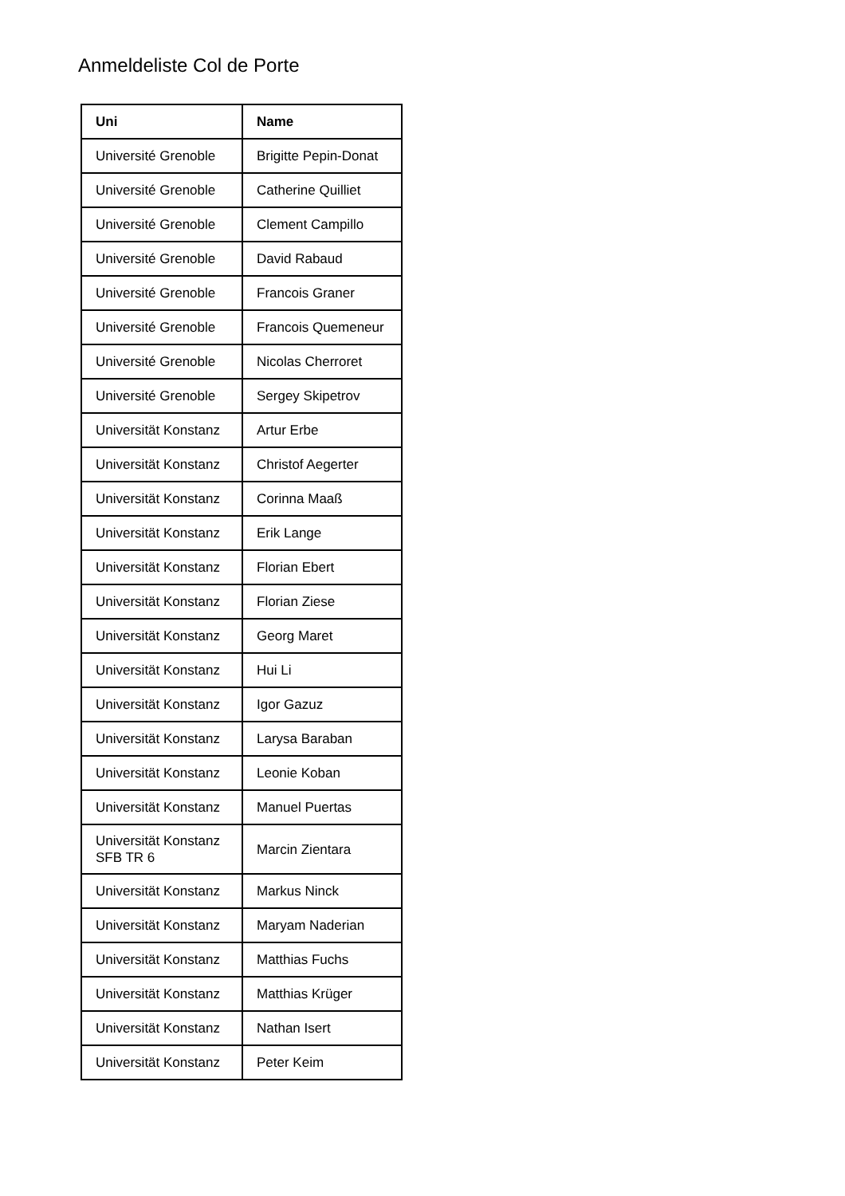Anmeldeliste Col de Porte
| Uni | Name |
| --- | --- |
| Université Grenoble | Brigitte Pepin-Donat |
| Université Grenoble | Catherine Quilliet |
| Université Grenoble | Clement Campillo |
| Université Grenoble | David Rabaud |
| Université Grenoble | Francois Graner |
| Université Grenoble | Francois Quemeneur |
| Université Grenoble | Nicolas Cherroret |
| Université Grenoble | Sergey Skipetrov |
| Universität Konstanz | Artur Erbe |
| Universität Konstanz | Christof Aegerter |
| Universität Konstanz | Corinna Maaß |
| Universität Konstanz | Erik Lange |
| Universität Konstanz | Florian Ebert |
| Universität Konstanz | Florian Ziese |
| Universität Konstanz | Georg Maret |
| Universität Konstanz | Hui Li |
| Universität Konstanz | Igor Gazuz |
| Universität Konstanz | Larysa Baraban |
| Universität Konstanz | Leonie Koban |
| Universität Konstanz | Manuel Puertas |
| Universität Konstanz SFB TR 6 | Marcin Zientara |
| Universität Konstanz | Markus Ninck |
| Universität Konstanz | Maryam Naderian |
| Universität Konstanz | Matthias Fuchs |
| Universität Konstanz | Matthias Krüger |
| Universität Konstanz | Nathan Isert |
| Universität Konstanz | Peter Keim |